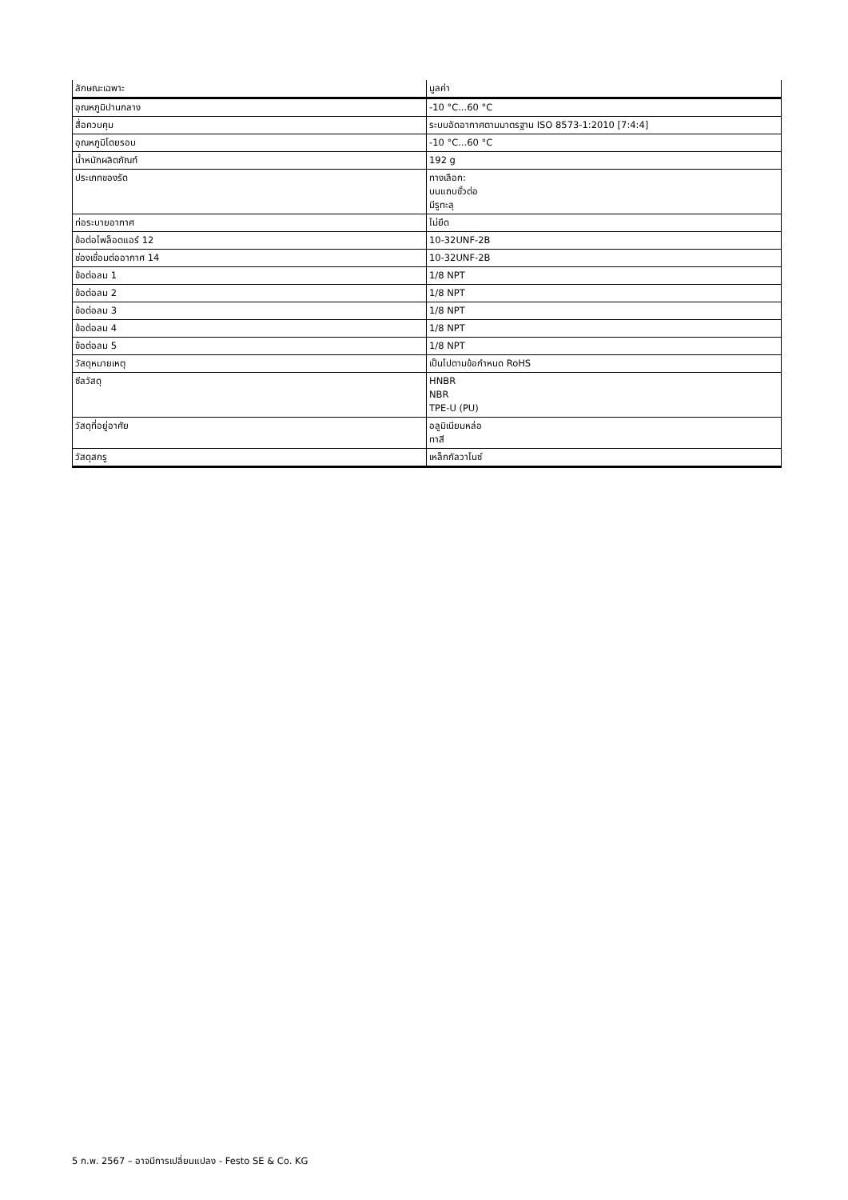| ลักษณะเฉพาะ | มูลค่า |
| --- | --- |
| อุณหภูมิปานกลาง | -10 °C...60 °C |
| สื่อควบคุม | ระบบอัดอากาศตามมาตรฐาน ISO 8573-1:2010 [7:4:4] |
| อุณหภูมิโดยรอบ | -10 °C...60 °C |
| น้ำหนักผลิตภัณฑ์ | 192 g |
| ประเภทของรัด | ทางเลือก: บนแถบขั้วต่อ มีรูทะลุ |
| ท่อระบายอากาศ | ไม่ยึด |
| ข้อต่อไพล็อตแอร์ 12 | 10-32UNF-2B |
| ช่องเชื่อมต่ออากาศ 14 | 10-32UNF-2B |
| ข้อต่อลม 1 | 1/8 NPT |
| ข้อต่อลม 2 | 1/8 NPT |
| ข้อต่อลม 3 | 1/8 NPT |
| ข้อต่อลม 4 | 1/8 NPT |
| ข้อต่อลม 5 | 1/8 NPT |
| วัสดุหมายเหตุ | เป็นไปตามข้อกำหนด RoHS |
| ซีลวัสดุ | HNBR NBR TPE-U (PU) |
| วัสดุที่อยู่อาศัย | อลูมิเนียมหล่อ ทาสี |
| วัสดุสกรู | เหล็กกัลวาไนซ์ |
5 ก.พ. 2567 – อาจมีการเปลี่ยนแปลง - Festo SE & Co. KG